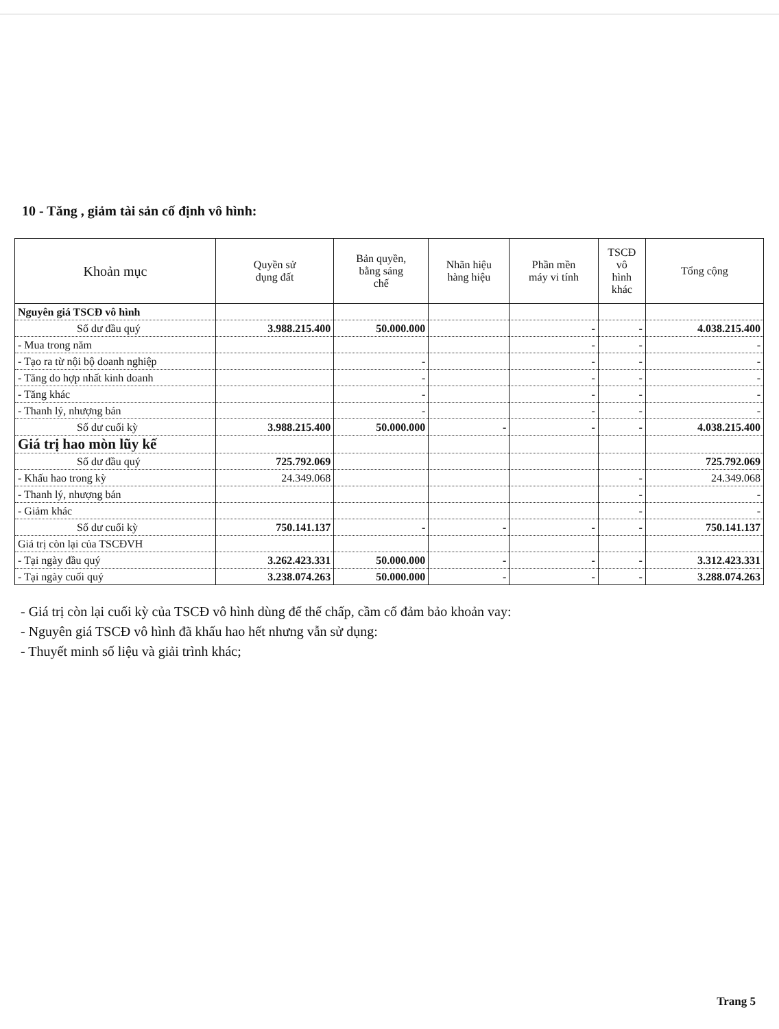10 - Tăng , giảm tài sản cố định vô hình:
| Khoản mục | Quyền sử dụng đất | Bản quyền, bằng sáng chế | Nhãn hiệu hàng hiệu | Phần mền máy vi tính | TSCĐ vô hình khác | Tổng cộng |
| --- | --- | --- | --- | --- | --- | --- |
| Nguyên giá TSCĐ vô hình | | | | | | |
| Số dư đầu quý | 3.988.215.400 | 50.000.000 | | - | - | 4.038.215.400 |
| - Mua trong năm | | | | - | - | - |
| - Tạo ra từ nội bộ doanh nghiệp | | - | | - | - | - |
| - Tăng do hợp nhất kinh doanh | | - | | - | - | - |
| - Tăng khác | | - | | - | - | - |
| - Thanh lý, nhượng bán | | - | | - | - | - |
| Số dư cuối kỳ | 3.988.215.400 | 50.000.000 | - | - | - | 4.038.215.400 |
| Giá trị hao mòn lũy kế | | | | | | |
| Số dư đầu quý | 725.792.069 | | | | | 725.792.069 |
| - Khấu hao trong kỳ | 24.349.068 | | | | - | 24.349.068 |
| - Thanh lý, nhượng bán | | | | | - | - |
| - Giảm khác | | | | | - | - |
| Số dư cuối kỳ | 750.141.137 | - | - | - | - | 750.141.137 |
| Giá trị còn lại của TSCĐVH | | | | | | |
| - Tại ngày đầu quý | 3.262.423.331 | 50.000.000 | - | - | - | 3.312.423.331 |
| - Tại ngày cuối quý | 3.238.074.263 | 50.000.000 | - | - | - | 3.288.074.263 |
- Giá trị còn lại cuối kỳ của TSCĐ vô hình dùng để thế chấp, cầm cố đảm bảo khoản vay:
- Nguyên giá TSCĐ vô hình đã khấu hao hết nhưng vẫn sử dụng:
- Thuyết minh số liệu và giải trình khác;
Trang 5